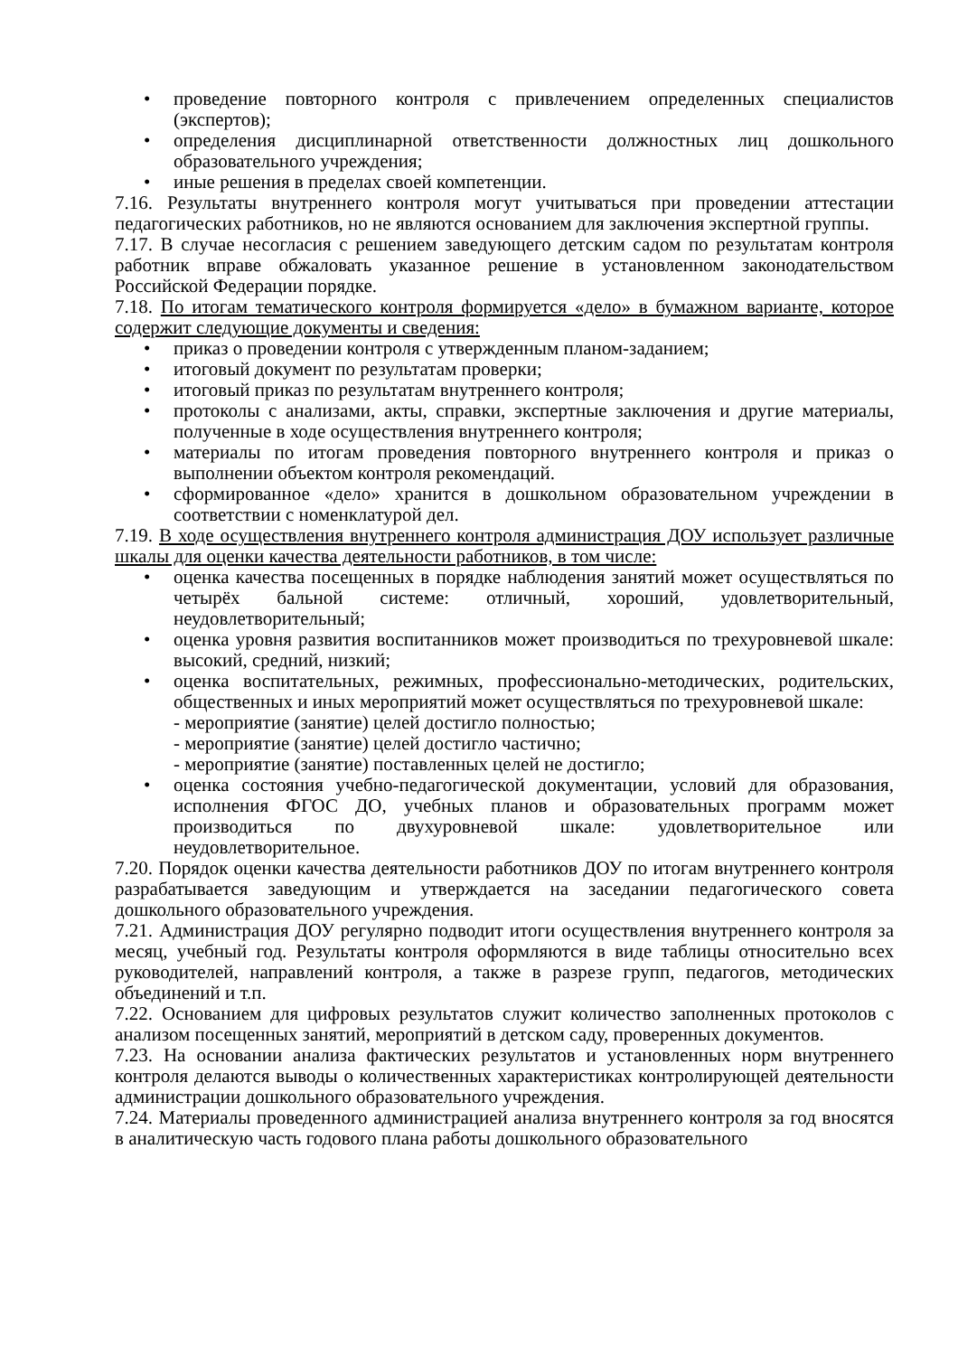• проведение повторного контроля с привлечением определенных специалистов (экспертов);
• определения дисциплинарной ответственности должностных лиц дошкольного образовательного учреждения;
• иные решения в пределах своей компетенции.
7.16. Результаты внутреннего контроля могут учитываться при проведении аттестации педагогических работников, но не являются основанием для заключения экспертной группы.
7.17. В случае несогласия с решением заведующего детским садом по результатам контроля работник вправе обжаловать указанное решение в установленном законодательством Российской Федерации порядке.
7.18. По итогам тематического контроля формируется «дело» в бумажном варианте, которое содержит следующие документы и сведения:
• приказ о проведении контроля с утвержденным планом-заданием;
• итоговый документ по результатам проверки;
• итоговый приказ по результатам внутреннего контроля;
• протоколы с анализами, акты, справки, экспертные заключения и другие материалы, полученные в ходе осуществления внутреннего контроля;
• материалы по итогам проведения повторного внутреннего контроля и приказ о выполнении объектом контроля рекомендаций.
• сформированное «дело» хранится в дошкольном образовательном учреждении в соответствии с номенклатурой дел.
7.19. В ходе осуществления внутреннего контроля администрация ДОУ использует различные шкалы для оценки качества деятельности работников, в том числе:
• оценка качества посещенных в порядке наблюдения занятий может осуществляться по четырёх бальной системе: отличный, хороший, удовлетворительный, неудовлетворительный;
• оценка уровня развития воспитанников может производиться по трехуровневой шкале: высокий, средний, низкий;
• оценка воспитательных, режимных, профессионально-методических, родительских, общественных и иных мероприятий может осуществляться по трехуровневой шкале:
- мероприятие (занятие) целей достигло полностью;
- мероприятие (занятие) целей достигло частично;
- мероприятие (занятие) поставленных целей не достигло;
• оценка состояния учебно-педагогической документации, условий для образования, исполнения ФГОС ДО, учебных планов и образовательных программ может производиться по двухуровневой шкале: удовлетворительное или неудовлетворительное.
7.20. Порядок оценки качества деятельности работников ДОУ по итогам внутреннего контроля разрабатывается заведующим и утверждается на заседании педагогического совета дошкольного образовательного учреждения.
7.21. Администрация ДОУ регулярно подводит итоги осуществления внутреннего контроля за месяц, учебный год. Результаты контроля оформляются в виде таблицы относительно всех руководителей, направлений контроля, а также в разрезе групп, педагогов, методических объединений и т.п.
7.22. Основанием для цифровых результатов служит количество заполненных протоколов с анализом посещенных занятий, мероприятий в детском саду, проверенных документов.
7.23. На основании анализа фактических результатов и установленных норм внутреннего контроля делаются выводы о количественных характеристиках контролирующей деятельности администрации дошкольного образовательного учреждения.
7.24. Материалы проведенного администрацией анализа внутреннего контроля за год вносятся в аналитическую часть годового плана работы дошкольного образовательного